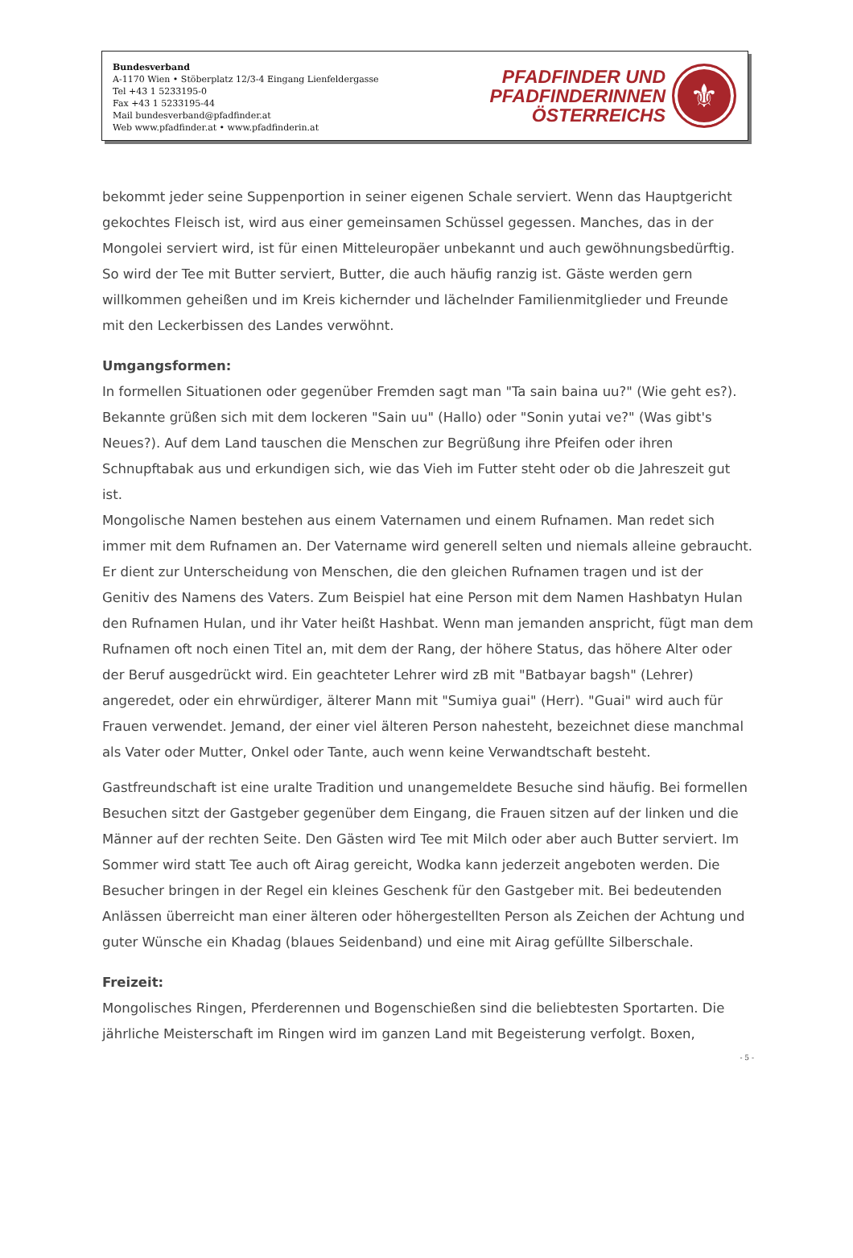Bundesverband
A-1170 Wien • Stöberplatz 12/3-4 Eingang Lienfeldergasse
Tel +43 1 5233195-0
Fax +43 1 5233195-44
Mail bundesverband@pfadfinder.at
Web www.pfadfinder.at • www.pfadfinderin.at
PFADFINDER UND
PFADFINDERINNEN
ÖSTERREICHS
⚜
bekommt jeder seine Suppenportion in seiner eigenen Schale serviert. Wenn das Hauptgericht gekochtes Fleisch ist, wird aus einer gemeinsamen Schüssel gegessen. Manches, das in der Mongolei serviert wird, ist für einen Mitteleuropäer unbekannt und auch gewöhnungsbedürftig. So wird der Tee mit Butter serviert, Butter, die auch häufig ranzig ist. Gäste werden gern willkommen geheißen und im Kreis kichernder und lächelnder Familienmitglieder und Freunde mit den Leckerbissen des Landes verwöhnt.
Umgangsformen:
In formellen Situationen oder gegenüber Fremden sagt man "Ta sain baina uu?" (Wie geht es?). Bekannte grüßen sich mit dem lockeren "Sain uu" (Hallo) oder "Sonin yutai ve?" (Was gibt's Neues?). Auf dem Land tauschen die Menschen zur Begrüßung ihre Pfeifen oder ihren Schnupftabak aus und erkundigen sich, wie das Vieh im Futter steht oder ob die Jahreszeit gut ist.
Mongolische Namen bestehen aus einem Vaternamen und einem Rufnamen. Man redet sich immer mit dem Rufnamen an. Der Vatername wird generell selten und niemals alleine gebraucht. Er dient zur Unterscheidung von Menschen, die den gleichen Rufnamen tragen und ist der Genitiv des Namens des Vaters. Zum Beispiel hat eine Person mit dem Namen Hashbatyn Hulan den Rufnamen Hulan, und ihr Vater heißt Hashbat. Wenn man jemanden anspricht, fügt man dem Rufnamen oft noch einen Titel an, mit dem der Rang, der höhere Status, das höhere Alter oder der Beruf ausgedrückt wird. Ein geachteter Lehrer wird zB mit "Batbayar bagsh" (Lehrer) angeredet, oder ein ehrwürdiger, älterer Mann mit "Sumiya guai" (Herr). "Guai" wird auch für Frauen verwendet. Jemand, der einer viel älteren Person nahesteht, bezeichnet diese manchmal als Vater oder Mutter, Onkel oder Tante, auch wenn keine Verwandtschaft besteht.
Gastfreundschaft ist eine uralte Tradition und unangemeldete Besuche sind häufig. Bei formellen Besuchen sitzt der Gastgeber gegenüber dem Eingang, die Frauen sitzen auf der linken und die Männer auf der rechten Seite. Den Gästen wird Tee mit Milch oder aber auch Butter serviert. Im Sommer wird statt Tee auch oft Airag gereicht, Wodka kann jederzeit angeboten werden. Die Besucher bringen in der Regel ein kleines Geschenk für den Gastgeber mit. Bei bedeutenden Anlässen überreicht man einer älteren oder höhergestellten Person als Zeichen der Achtung und guter Wünsche ein Khadag (blaues Seidenband) und eine mit Airag gefüllte Silberschale.
Freizeit:
Mongolisches Ringen, Pferderennen und Bogenschießen sind die beliebtesten Sportarten. Die jährliche Meisterschaft im Ringen wird im ganzen Land mit Begeisterung verfolgt. Boxen,
- 5 -